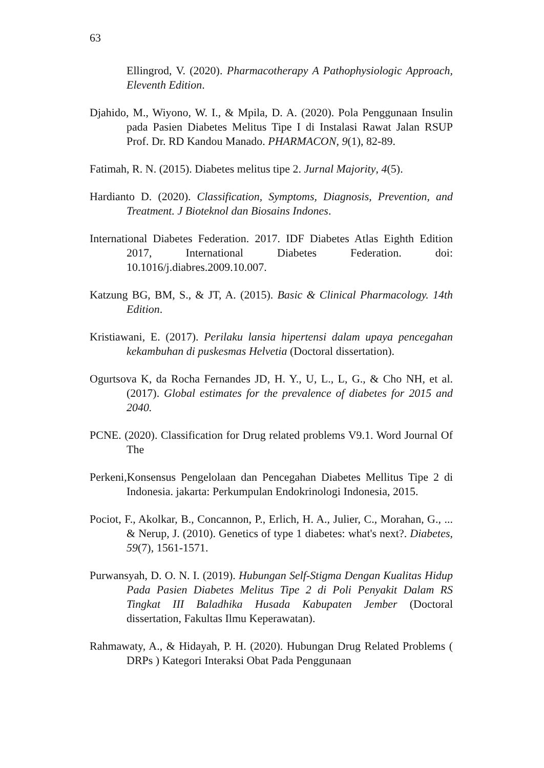63
Ellingrod, V. (2020). Pharmacotherapy A Pathophysiologic Approach, Eleventh Edition.
Djahido, M., Wiyono, W. I., & Mpila, D. A. (2020). Pola Penggunaan Insulin pada Pasien Diabetes Melitus Tipe I di Instalasi Rawat Jalan RSUP Prof. Dr. RD Kandou Manado. PHARMACON, 9(1), 82-89.
Fatimah, R. N. (2015). Diabetes melitus tipe 2. Jurnal Majority, 4(5).
Hardianto D. (2020). Classification, Symptoms, Diagnosis, Prevention, and Treatment. J Bioteknol dan Biosains Indones.
International Diabetes Federation. 2017. IDF Diabetes Atlas Eighth Edition 2017, International Diabetes Federation. doi: 10.1016/j.diabres.2009.10.007.
Katzung BG, BM, S., & JT, A. (2015). Basic & Clinical Pharmacology. 14th Edition.
Kristiawani, E. (2017). Perilaku lansia hipertensi dalam upaya pencegahan kekambuhan di puskesmas Helvetia (Doctoral dissertation).
Ogurtsova K, da Rocha Fernandes JD, H. Y., U, L., L, G., & Cho NH, et al. (2017). Global estimates for the prevalence of diabetes for 2015 and 2040.
PCNE. (2020). Classification for Drug related problems V9.1. Word Journal Of The
Perkeni,Konsensus Pengelolaan dan Pencegahan Diabetes Mellitus Tipe 2 di Indonesia. jakarta: Perkumpulan Endokrinologi Indonesia, 2015.
Pociot, F., Akolkar, B., Concannon, P., Erlich, H. A., Julier, C., Morahan, G., ... & Nerup, J. (2010). Genetics of type 1 diabetes: what's next?. Diabetes, 59(7), 1561-1571.
Purwansyah, D. O. N. I. (2019). Hubungan Self-Stigma Dengan Kualitas Hidup Pada Pasien Diabetes Melitus Tipe 2 di Poli Penyakit Dalam RS Tingkat III Baladhika Husada Kabupaten Jember (Doctoral dissertation, Fakultas Ilmu Keperawatan).
Rahmawaty, A., & Hidayah, P. H. (2020). Hubungan Drug Related Problems ( DRPs ) Kategori Interaksi Obat Pada Penggunaan